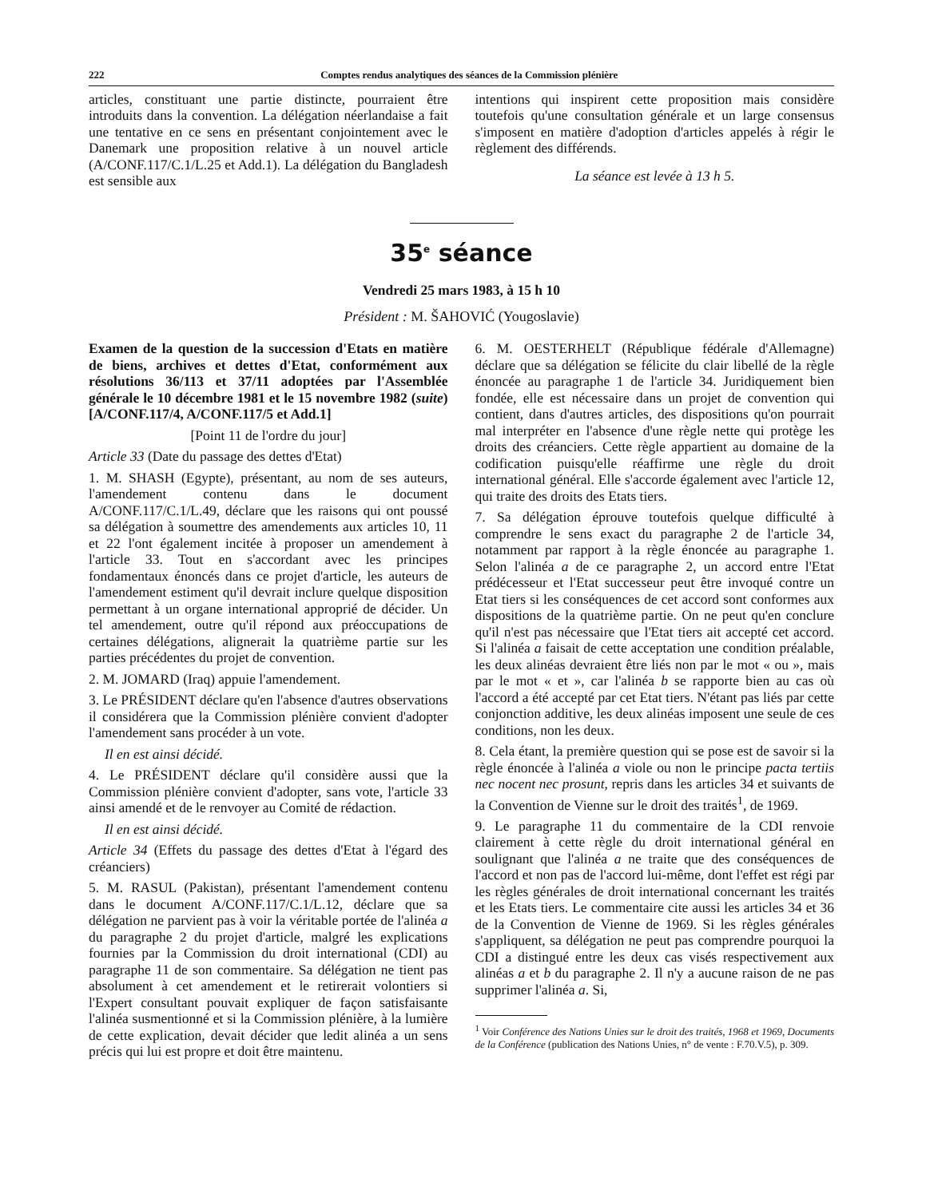222 Comptes rendus analytiques des séances de la Commission plénière
articles, constituant une partie distincte, pourraient être introduits dans la convention. La délégation néerlandaise a fait une tentative en ce sens en présentant conjointement avec le Danemark une proposition relative à un nouvel article (A/CONF.117/C.1/L.25 et Add.1). La délégation du Bangladesh est sensible aux
intentions qui inspirent cette proposition mais considère toutefois qu'une consultation générale et un large consensus s'imposent en matière d'adoption d'articles appelés à régir le règlement des différends.
La séance est levée à 13 h 5.
35<sup>e</sup> séance
Vendredi 25 mars 1983, à 15 h 10
Président : M. ŠAHOVIĆ (Yougoslavie)
Examen de la question de la succession d'Etats en matière de biens, archives et dettes d'Etat, conformément aux résolutions 36/113 et 37/11 adoptées par l'Assemblée générale le 10 décembre 1981 et le 15 novembre 1982 (suite) [A/CONF.117/4, A/CONF.117/5 et Add.1]
[Point 11 de l'ordre du jour]
Article 33 (Date du passage des dettes d'Etat)
1. M. SHASH (Egypte), présentant, au nom de ses auteurs, l'amendement contenu dans le document A/CONF.117/C.1/L.49, déclare que les raisons qui ont poussé sa délégation à soumettre des amendements aux articles 10, 11 et 22 l'ont également incitée à proposer un amendement à l'article 33. Tout en s'accordant avec les principes fondamentaux énoncés dans ce projet d'article, les auteurs de l'amendement estiment qu'il devrait inclure quelque disposition permettant à un organe international approprié de décider. Un tel amendement, outre qu'il répond aux préoccupations de certaines délégations, alignerait la quatrième partie sur les parties précédentes du projet de convention.
2. M. JOMARD (Iraq) appuie l'amendement.
3. Le PRÉSIDENT déclare qu'en l'absence d'autres observations il considérera que la Commission plénière convient d'adopter l'amendement sans procéder à un vote.
Il en est ainsi décidé.
4. Le PRÉSIDENT déclare qu'il considère aussi que la Commission plénière convient d'adopter, sans vote, l'article 33 ainsi amendé et de le renvoyer au Comité de rédaction.
Il en est ainsi décidé.
Article 34 (Effets du passage des dettes d'Etat à l'égard des créanciers)
5. M. RASUL (Pakistan), présentant l'amendement contenu dans le document A/CONF.117/C.1/L.12, déclare que sa délégation ne parvient pas à voir la véritable portée de l'alinéa a du paragraphe 2 du projet d'article, malgré les explications fournies par la Commission du droit international (CDI) au paragraphe 11 de son commentaire. Sa délégation ne tient pas absolument à cet amendement et le retirerait volontiers si l'Expert consultant pouvait expliquer de façon satisfaisante l'alinéa susmentionné et si la Commission plénière, à la lumière de cette explication, devait décider que ledit alinéa a un sens précis qui lui est propre et doit être maintenu.
6. M. OESTERHELT (République fédérale d'Allemagne) déclare que sa délégation se félicite du clair libellé de la règle énoncée au paragraphe 1 de l'article 34. Juridiquement bien fondée, elle est nécessaire dans un projet de convention qui contient, dans d'autres articles, des dispositions qu'on pourrait mal interpréter en l'absence d'une règle nette qui protège les droits des créanciers. Cette règle appartient au domaine de la codification puisqu'elle réaffirme une règle du droit international général. Elle s'accorde également avec l'article 12, qui traite des droits des Etats tiers.
7. Sa délégation éprouve toutefois quelque difficulté à comprendre le sens exact du paragraphe 2 de l'article 34, notamment par rapport à la règle énoncée au paragraphe 1. Selon l'alinéa a de ce paragraphe 2, un accord entre l'Etat prédécesseur et l'Etat successeur peut être invoqué contre un Etat tiers si les conséquences de cet accord sont conformes aux dispositions de la quatrième partie. On ne peut qu'en conclure qu'il n'est pas nécessaire que l'Etat tiers ait accepté cet accord. Si l'alinéa a faisait de cette acceptation une condition préalable, les deux alinéas devraient être liés non par le mot « ou », mais par le mot « et », car l'alinéa b se rapporte bien au cas où l'accord a été accepté par cet Etat tiers. N'étant pas liés par cette conjonction additive, les deux alinéas imposent une seule de ces conditions, non les deux.
8. Cela étant, la première question qui se pose est de savoir si la règle énoncée à l'alinéa a viole ou non le principe pacta tertiis nec nocent nec prosunt, repris dans les articles 34 et suivants de la Convention de Vienne sur le droit des traités<sup>1</sup>, de 1969.
9. Le paragraphe 11 du commentaire de la CDI renvoie clairement à cette règle du droit international général en soulignant que l'alinéa a ne traite que des conséquences de l'accord et non pas de l'accord lui-même, dont l'effet est régi par les règles générales de droit international concernant les traités et les Etats tiers. Le commentaire cite aussi les articles 34 et 36 de la Convention de Vienne de 1969. Si les règles générales s'appliquent, sa délégation ne peut pas comprendre pourquoi la CDI a distingué entre les deux cas visés respectivement aux alinéas a et b du paragraphe 2. Il n'y a aucune raison de ne pas supprimer l'alinéa a. Si,
<sup>1</sup> Voir Conférence des Nations Unies sur le droit des traités, 1968 et 1969, Documents de la Conférence (publication des Nations Unies, n° de vente : F.70.V.5), p. 309.